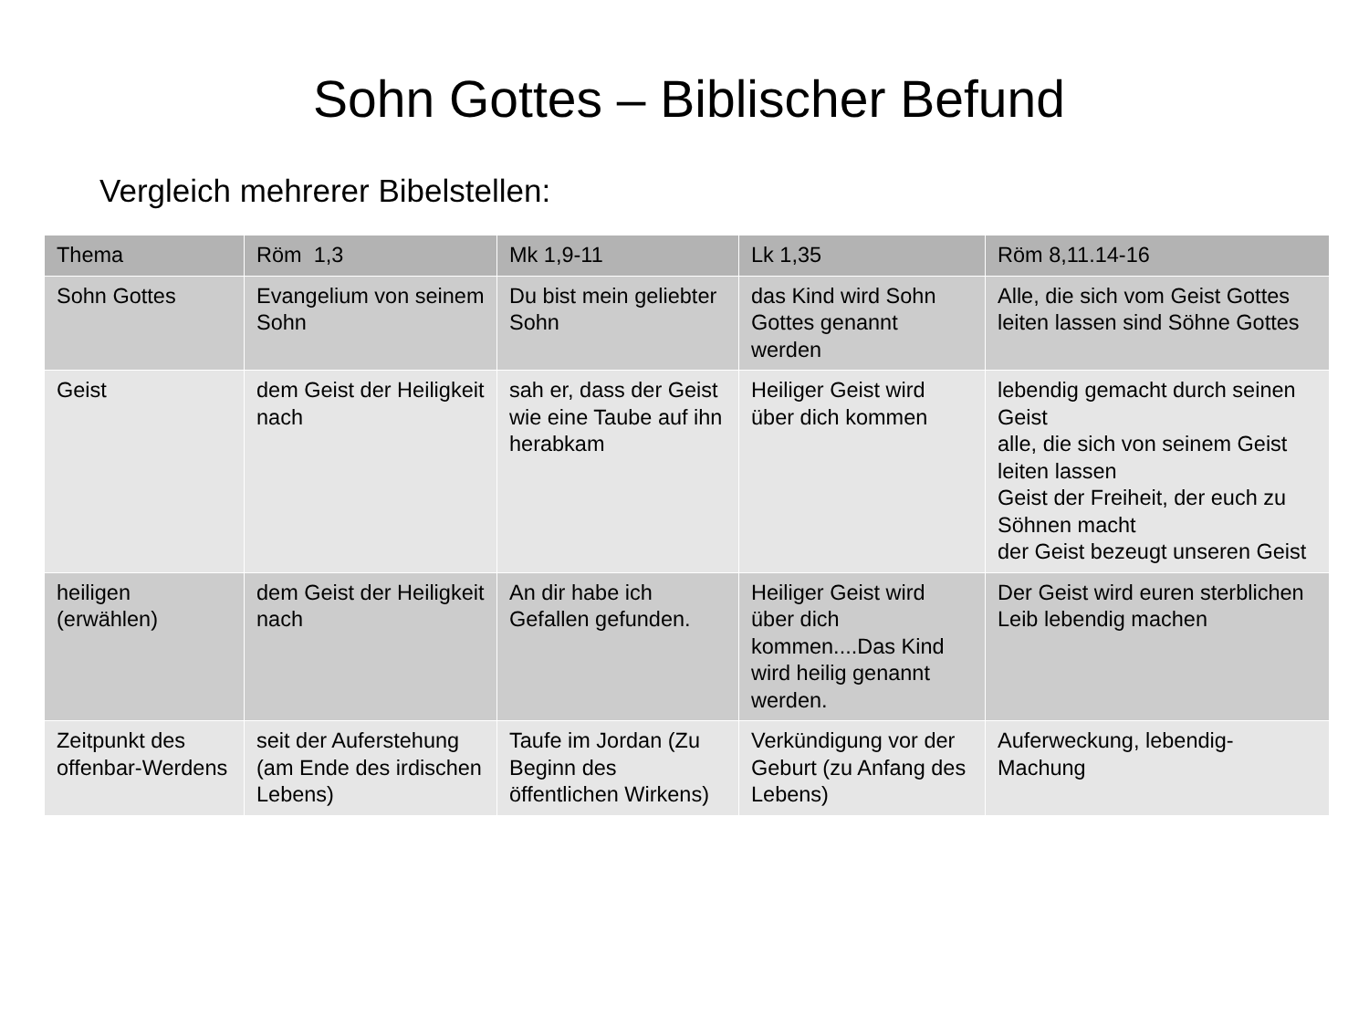Sohn Gottes – Biblischer Befund
Vergleich mehrerer Bibelstellen:
| Thema | Röm 1,3 | Mk 1,9-11 | Lk 1,35 | Röm 8,11.14-16 |
| --- | --- | --- | --- | --- |
| Sohn Gottes | Evangelium von seinem Sohn | Du bist mein geliebter Sohn | das Kind wird Sohn Gottes genannt werden | Alle, die sich vom Geist Gottes leiten lassen sind Söhne Gottes |
| Geist | dem Geist der Heiligkeit nach | sah er, dass der Geist wie eine Taube auf ihn herabkam | Heiliger Geist wird über dich kommen | lebendig gemacht durch seinen Geist alle, die sich von seinem Geist leiten lassen Geist der Freiheit, der euch zu Söhnen macht der Geist bezeugt unseren Geist |
| heiligen (erwählen) | dem Geist der Heiligkeit nach | An dir habe ich Gefallen gefunden. | Heiliger Geist wird über dich kommen....Das Kind wird heilig genannt werden. | Der Geist wird euren sterblichen Leib lebendig machen |
| Zeitpunkt des offenbar-Werdens | seit der Auferstehung (am Ende des irdischen Lebens) | Taufe im Jordan (Zu Beginn des öffentlichen Wirkens) | Verkündigung vor der Geburt (zu Anfang des Lebens) | Auferweckung, lebendig-Machung |